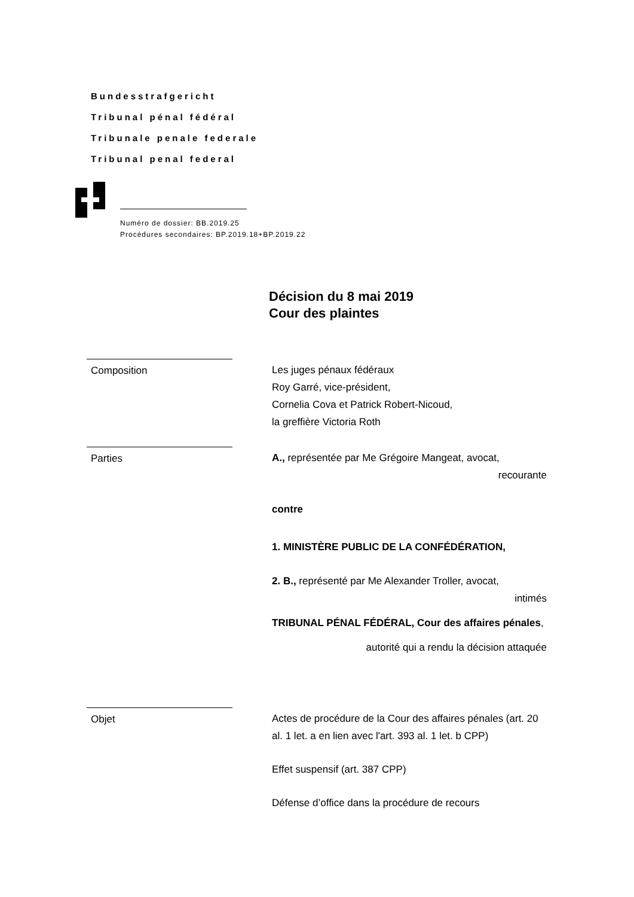Bundesstrafgericht
Tribunal pénal fédéral
Tribunale penale federale
Tribunal penal federal
Numéro de dossier: BB.2019.25
Procédures secondaires: BP.2019.18+BP.2019.22
Décision du 8 mai 2019
Cour des plaintes
Composition Les juges pénaux fédéraux
Roy Garré, vice-président,
Cornelia Cova et Patrick Robert-Nicoud,
la greffière Victoria Roth
Parties A., représentée par Me Grégoire Mangeat, avocat,
recourante
contre
1. MINISTÈRE PUBLIC DE LA CONFÉDÉRATION,
2. B., représenté par Me Alexander Troller, avocat,
intimés
TRIBUNAL PÉNAL FÉDÉRAL, Cour des affaires pénales,
autorité qui a rendu la décision attaquée
Objet Actes de procédure de la Cour des affaires pénales (art. 20 al. 1 let. a en lien avec l'art. 393 al. 1 let. b CPP)
Effet suspensif (art. 387 CPP)
Défense d’office dans la procédure de recours